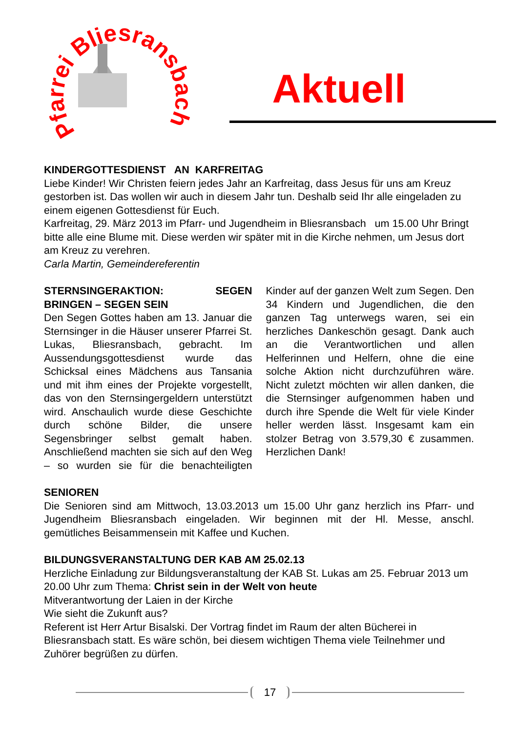Pfarrei Bliesransbach
Aktuell
KINDERGOTTESDIENST AN KARFREITAG
Liebe Kinder! Wir Christen feiern jedes Jahr an Karfreitag, dass Jesus für uns am Kreuz gestorben ist. Das wollen wir auch in diesem Jahr tun. Deshalb seid Ihr alle eingeladen zu einem eigenen Gottesdienst für Euch.
Karfreitag, 29. März 2013 im Pfarr- und Jugendheim in Bliesransbach um 15.00 Uhr Bringt bitte alle eine Blume mit. Diese werden wir später mit in die Kirche nehmen, um Jesus dort am Kreuz zu verehren.
Carla Martin, Gemeindereferentin
STERNSINGERAKTION: SEGEN BRINGEN – SEGEN SEIN
Den Segen Gottes haben am 13. Januar die Sternsinger in die Häuser unserer Pfarrei St. Lukas, Bliesransbach, gebracht. Im Aussendungsgottesdienst wurde das Schicksal eines Mädchens aus Tansania und mit ihm eines der Projekte vorgestellt, das von den Sternsingergeldern unterstützt wird. Anschaulich wurde diese Geschichte durch schöne Bilder, die unsere Segensbringer selbst gemalt haben. Anschließend machten sie sich auf den Weg – so wurden sie für die benachteiligten Kinder auf der ganzen Welt zum Segen. Den 34 Kindern und Jugendlichen, die den ganzen Tag unterwegs waren, sei ein herzliches Dankeschön gesagt. Dank auch an die Verantwortlichen und allen Helferinnen und Helfern, ohne die eine solche Aktion nicht durchzuführen wäre. Nicht zuletzt möchten wir allen danken, die die Sternsinger aufgenommen haben und durch ihre Spende die Welt für viele Kinder heller werden lässt. Insgesamt kam ein stolzer Betrag von 3.579,30 € zusammen. Herzlichen Dank!
SENIOREN
Die Senioren sind am Mittwoch, 13.03.2013 um 15.00 Uhr ganz herzlich ins Pfarr- und Jugendheim Bliesransbach eingeladen. Wir beginnen mit der Hl. Messe, anschl. gemütliches Beisammensein mit Kaffee und Kuchen.
BILDUNGSVERANSTALTUNG DER KAB AM 25.02.13
Herzliche Einladung zur Bildungsveranstaltung der KAB St. Lukas am 25. Februar 2013 um 20.00 Uhr zum Thema: Christ sein in der Welt von heute
Mitverantwortung der Laien in der Kirche
Wie sieht die Zukunft aus?
Referent ist Herr Artur Bisalski. Der Vortrag findet im Raum der alten Bücherei in Bliesransbach statt. Es wäre schön, bei diesem wichtigen Thema viele Teilnehmer und Zuhörer begrüßen zu dürfen.
17